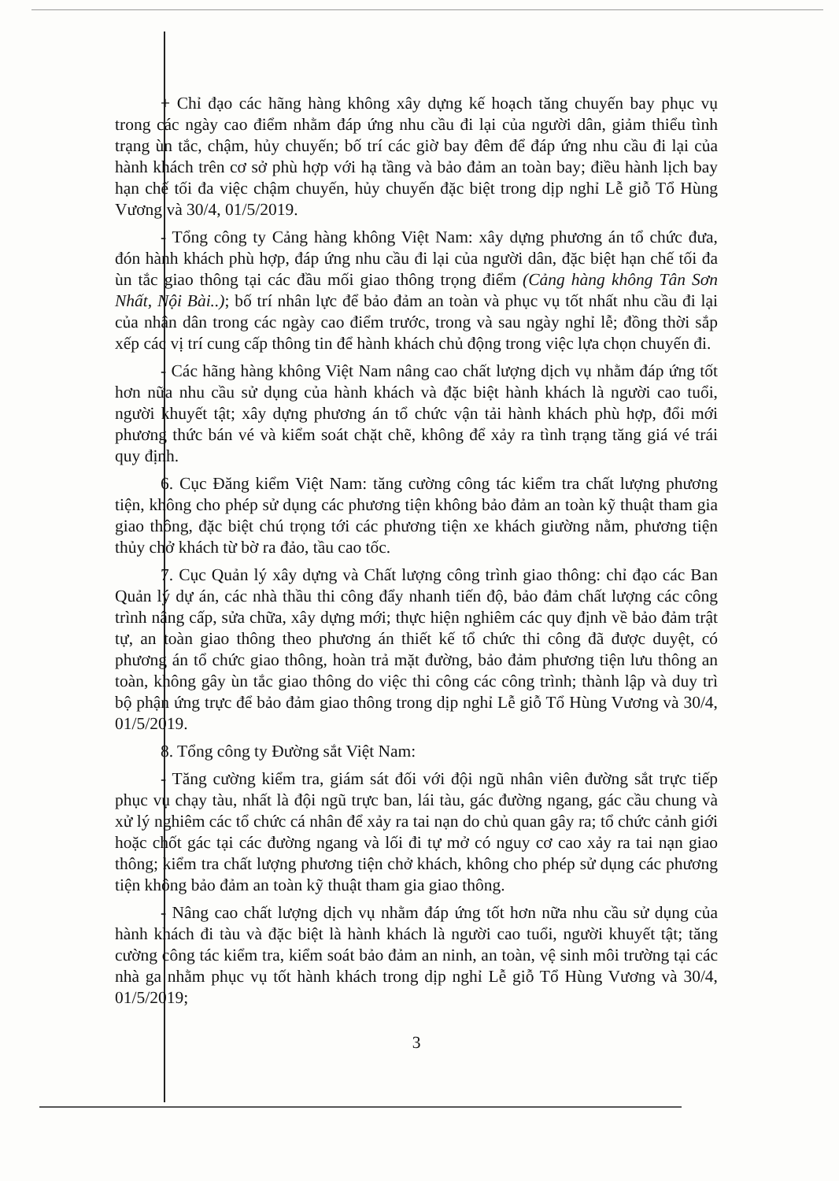+ Chỉ đạo các hãng hàng không xây dựng kế hoạch tăng chuyến bay phục vụ trong các ngày cao điểm nhằm đáp ứng nhu cầu đi lại của người dân, giảm thiểu tình trạng ùn tắc, chậm, hủy chuyến; bố trí các giờ bay đêm để đáp ứng nhu cầu đi lại của hành khách trên cơ sở phù hợp với hạ tầng và bảo đảm an toàn bay; điều hành lịch bay hạn chế tối đa việc chậm chuyến, hủy chuyến đặc biệt trong dịp nghỉ Lễ giỗ Tổ Hùng Vương và 30/4, 01/5/2019.
- Tổng công ty Cảng hàng không Việt Nam: xây dựng phương án tổ chức đưa, đón hành khách phù hợp, đáp ứng nhu cầu đi lại của người dân, đặc biệt hạn chế tối đa ùn tắc giao thông tại các đầu mối giao thông trọng điểm (Cảng hàng không Tân Sơn Nhất, Nội Bài..); bố trí nhân lực để bảo đảm an toàn và phục vụ tốt nhất nhu cầu đi lại của nhân dân trong các ngày cao điểm trước, trong và sau ngày nghỉ lễ; đồng thời sắp xếp các vị trí cung cấp thông tin để hành khách chủ động trong việc lựa chọn chuyến đi.
- Các hãng hàng không Việt Nam nâng cao chất lượng dịch vụ nhằm đáp ứng tốt hơn nữa nhu cầu sử dụng của hành khách và đặc biệt hành khách là người cao tuổi, người khuyết tật; xây dựng phương án tổ chức vận tải hành khách phù hợp, đổi mới phương thức bán vé và kiểm soát chặt chẽ, không để xảy ra tình trạng tăng giá vé trái quy định.
6. Cục Đăng kiểm Việt Nam: tăng cường công tác kiểm tra chất lượng phương tiện, không cho phép sử dụng các phương tiện không bảo đảm an toàn kỹ thuật tham gia giao thông, đặc biệt chú trọng tới các phương tiện xe khách giường nằm, phương tiện thủy chở khách từ bờ ra đảo, tầu cao tốc.
7. Cục Quản lý xây dựng và Chất lượng công trình giao thông: chỉ đạo các Ban Quản lý dự án, các nhà thầu thi công đẩy nhanh tiến độ, bảo đảm chất lượng các công trình nâng cấp, sửa chữa, xây dựng mới; thực hiện nghiêm các quy định về bảo đảm trật tự, an toàn giao thông theo phương án thiết kế tổ chức thi công đã được duyệt, có phương án tổ chức giao thông, hoàn trả mặt đường, bảo đảm phương tiện lưu thông an toàn, không gây ùn tắc giao thông do việc thi công các công trình; thành lập và duy trì bộ phận ứng trực để bảo đảm giao thông trong dịp nghỉ Lễ giỗ Tổ Hùng Vương và 30/4, 01/5/2019.
8. Tổng công ty Đường sắt Việt Nam:
- Tăng cường kiểm tra, giám sát đối với đội ngũ nhân viên đường sắt trực tiếp phục vụ chạy tàu, nhất là đội ngũ trực ban, lái tàu, gác đường ngang, gác cầu chung và xử lý nghiêm các tổ chức cá nhân để xảy ra tai nạn do chủ quan gây ra; tổ chức cảnh giới hoặc chốt gác tại các đường ngang và lối đi tự mở có nguy cơ cao xảy ra tai nạn giao thông; kiểm tra chất lượng phương tiện chở khách, không cho phép sử dụng các phương tiện không bảo đảm an toàn kỹ thuật tham gia giao thông.
- Nâng cao chất lượng dịch vụ nhằm đáp ứng tốt hơn nữa nhu cầu sử dụng của hành khách đi tàu và đặc biệt là hành khách là người cao tuổi, người khuyết tật; tăng cường công tác kiểm tra, kiểm soát bảo đảm an ninh, an toàn, vệ sinh môi trường tại các nhà ga nhằm phục vụ tốt hành khách trong dịp nghỉ Lễ giỗ Tổ Hùng Vương và 30/4, 01/5/2019;
3